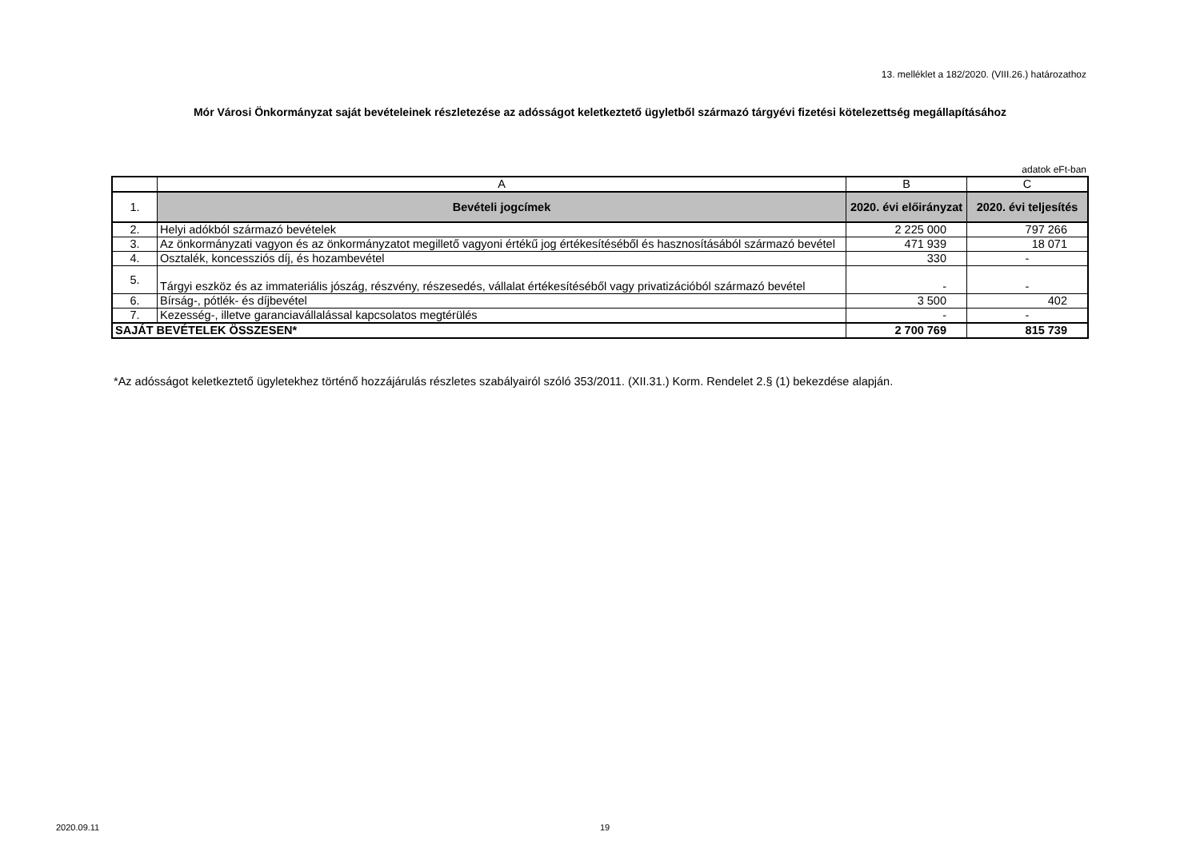13. melléklet a 182/2020. (VIII.26.) határozathoz
Mór Városi Önkormányzat saját bevételeinek részletezése az adósságot keletkeztető ügyletből származó tárgyévi fizetési kötelezettség megállapításához
adatok eFt-ban
| | A | B | C |
| 1. | Bevételi jogcímek | 2020. évi előirányzat | 2020. évi teljesítés |
| 2. | Helyi adókból származó bevételek | 2 225 000 | 797 266 |
| 3. | Az önkormányzati vagyon és az önkormányzatot megillető vagyoni értékű jog értékesítéséből és hasznosításából származó bevétel | 471 939 | 18 071 |
| 4. | Osztalék, koncessziós díj, és hozambevétel | 330 | - |
| 5. | Tárgyi eszköz és az immateriális jószág, részvény, részesedés, vállalat értékesítéséből vagy privatizációból származó bevétel | - | - |
| 6. | Bírság-, pótlék- és díjbevétel | 3 500 | 402 |
| 7. | Kezesség-, illetve garanciavállalással kapcsolatos megtérülés | - | - |
| SAJÁT BEVÉTELEK ÖSSZESEN* | | 2 700 769 | 815 739 |
*Az adósságot keletkeztető ügyletekhez történő hozzájárulás részletes szabályairól szóló 353/2011. (XII.31.) Korm. Rendelet 2.§ (1) bekezdése alapján.
2020.09.11 19